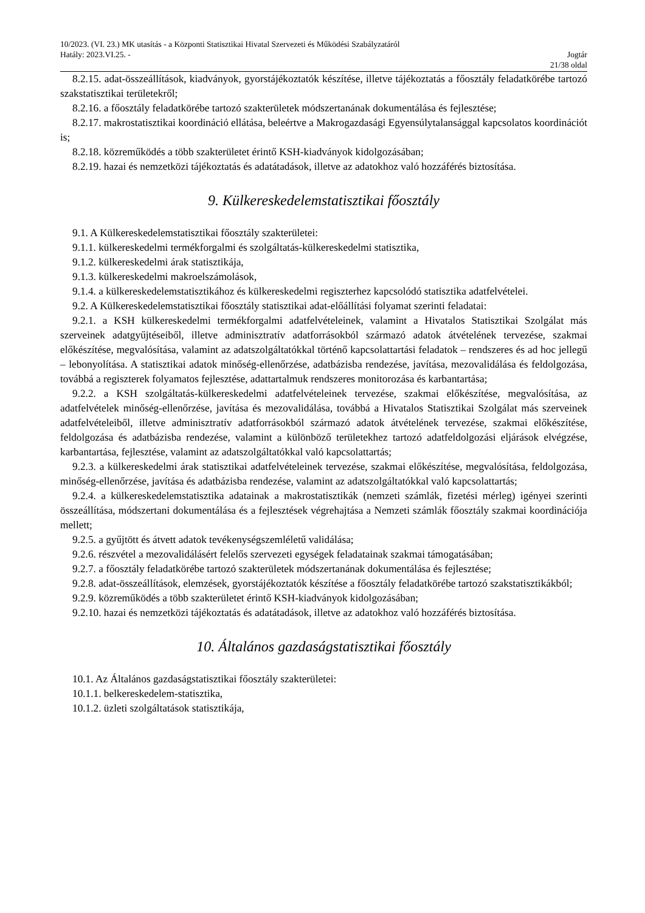10/2023. (VI. 23.) MK utasítás - a Központi Statisztikai Hivatal Szervezeti és Működési Szabályzatáról
Hatály: 2023.VI.25. - Jogtár
21/38 oldal
8.2.15. adat-összeállítások, kiadványok, gyorstájékoztatók készítése, illetve tájékoztatás a főosztály feladatkörébe tartozó szakstatisztikai területekről;
8.2.16. a főosztály feladatkörébe tartozó szakterületek módszertanának dokumentálása és fejlesztése;
8.2.17. makrostatisztikai koordináció ellátása, beleértve a Makrogazdasági Egyensúlytalansággal kapcsolatos koordinációt is;
8.2.18. közreműködés a több szakterületet érintő KSH-kiadványok kidolgozásában;
8.2.19. hazai és nemzetközi tájékoztatás és adatátadások, illetve az adatokhoz való hozzáférés biztosítása.
9. Külkereskedelemstatisztikai főosztály
9.1. A Külkereskedelemstatisztikai főosztály szakterületei:
9.1.1. külkereskedelmi termékforgalmi és szolgáltatás-külkereskedelmi statisztika,
9.1.2. külkereskedelmi árak statisztikája,
9.1.3. külkereskedelmi makroelszámolások,
9.1.4. a külkereskedelemstatisztikához és külkereskedelmi regiszterhez kapcsolódó statisztika adatfelvételei.
9.2. A Külkereskedelemstatisztikai főosztály statisztikai adat-előállítási folyamat szerinti feladatai:
9.2.1. a KSH külkereskedelmi termékforgalmi adatfelvételeinek, valamint a Hivatalos Statisztikai Szolgálat más szerveinek adatgyűjtéseiből, illetve adminisztratív adatforrásokból származó adatok átvételének tervezése, szakmai előkészítése, megvalósítása, valamint az adatszolgáltatókkal történő kapcsolattartási feladatok – rendszeres és ad hoc jellegű – lebonyolítása. A statisztikai adatok minőség-ellenőrzése, adatbázisba rendezése, javítása, mezovalidálása és feldolgozása, továbbá a regiszterek folyamatos fejlesztése, adattartalmuk rendszeres monitorozása és karbantartása;
9.2.2. a KSH szolgáltatás-külkereskedelmi adatfelvételeinek tervezése, szakmai előkészítése, megvalósítása, az adatfelvételek minőség-ellenőrzése, javítása és mezovalidálása, továbbá a Hivatalos Statisztikai Szolgálat más szerveinek adatfelvételeiből, illetve adminisztratív adatforrásokból származó adatok átvételének tervezése, szakmai előkészítése, feldolgozása és adatbázisba rendezése, valamint a különböző területekhez tartozó adatfeldolgozási eljárások elvégzése, karbantartása, fejlesztése, valamint az adatszolgáltatókkal való kapcsolattartás;
9.2.3. a külkereskedelmi árak statisztikai adatfelvételeinek tervezése, szakmai előkészítése, megvalósítása, feldolgozása, minőség-ellenőrzése, javítása és adatbázisba rendezése, valamint az adatszolgáltatókkal való kapcsolattartás;
9.2.4. a külkereskedelemstatisztika adatainak a makrostatisztikák (nemzeti számlák, fizetési mérleg) igényei szerinti összeállítása, módszertani dokumentálása és a fejlesztések végrehajtása a Nemzeti számlák főosztály szakmai koordinációja mellett;
9.2.5. a gyűjtött és átvett adatok tevékenységszemléletű validálása;
9.2.6. részvétel a mezovalidálásért felelős szervezeti egységek feladatainak szakmai támogatásában;
9.2.7. a főosztály feladatkörébe tartozó szakterületek módszertanának dokumentálása és fejlesztése;
9.2.8. adat-összeállítások, elemzések, gyorstájékoztatók készítése a főosztály feladatkörébe tartozó szakstatisztikákból;
9.2.9. közreműködés a több szakterületet érintő KSH-kiadványok kidolgozásában;
9.2.10. hazai és nemzetközi tájékoztatás és adatátadások, illetve az adatokhoz való hozzáférés biztosítása.
10. Általános gazdaságstatisztikai főosztály
10.1. Az Általános gazdaságstatisztikai főosztály szakterületei:
10.1.1. belkereskedelem-statisztika,
10.1.2. üzleti szolgáltatások statisztikája,